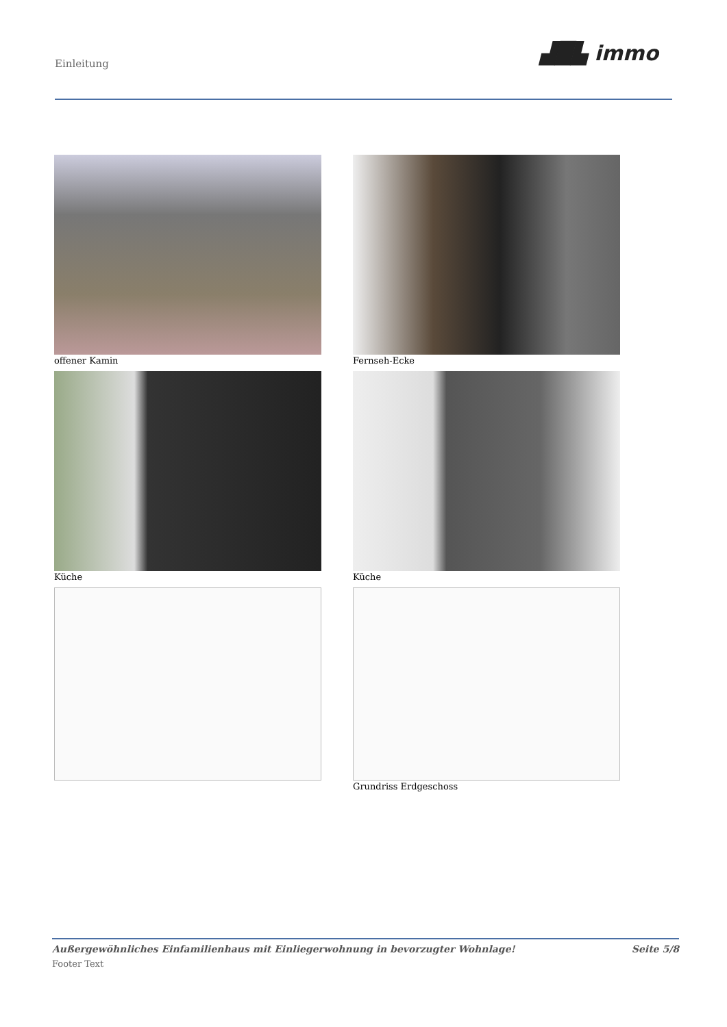Einleitung ▟█▙ immo
offener Kamin
Fernseh-Ecke
Küche
Küche
Grundriss Erdgeschoss
Außergewöhnliches Einfamilienhaus mit Einliegerwohnung in bevorzugter Wohnlage! Seite 5/8
Footer Text